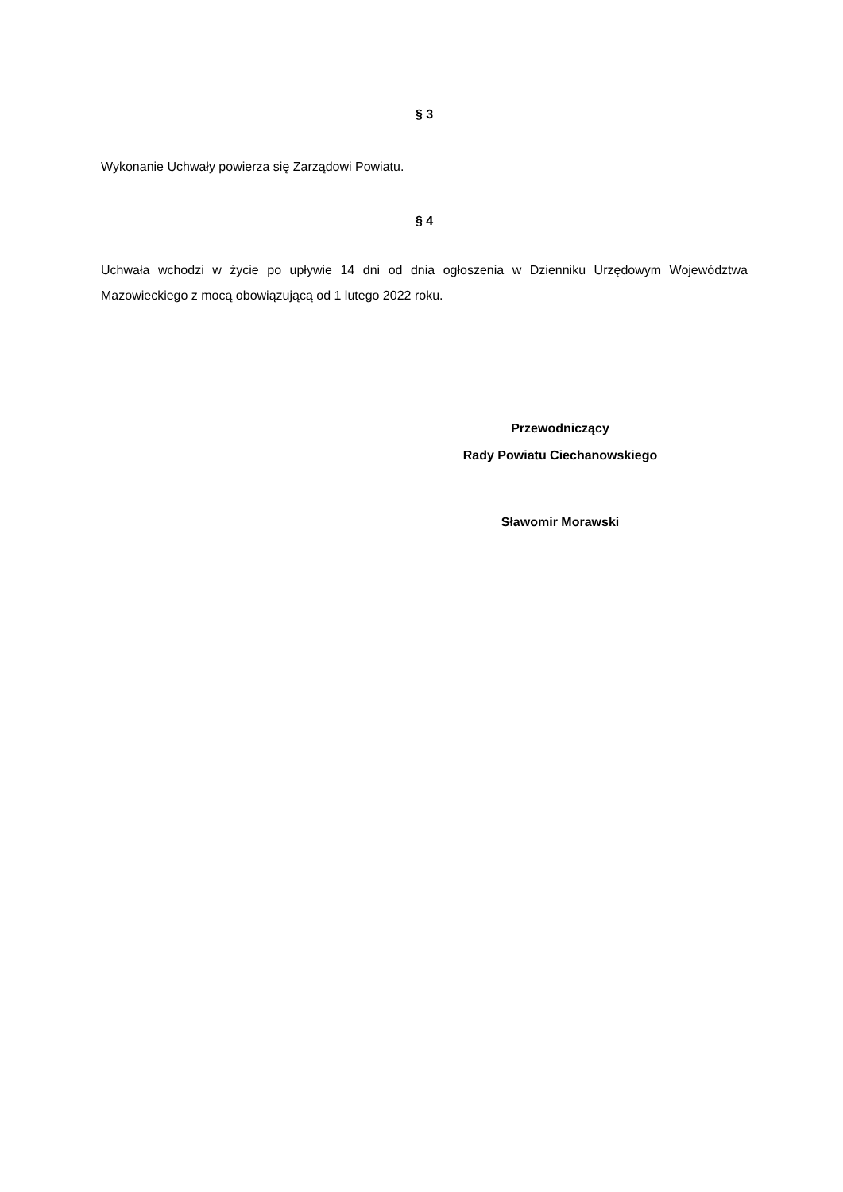§ 3
Wykonanie Uchwały powierza się Zarządowi Powiatu.
§ 4
Uchwała wchodzi w życie po upływie 14 dni od dnia ogłoszenia w Dzienniku Urzędowym Województwa Mazowieckiego z mocą obowiązującą od 1 lutego 2022 roku.
Przewodniczący
Rady Powiatu Ciechanowskiego
Sławomir Morawski